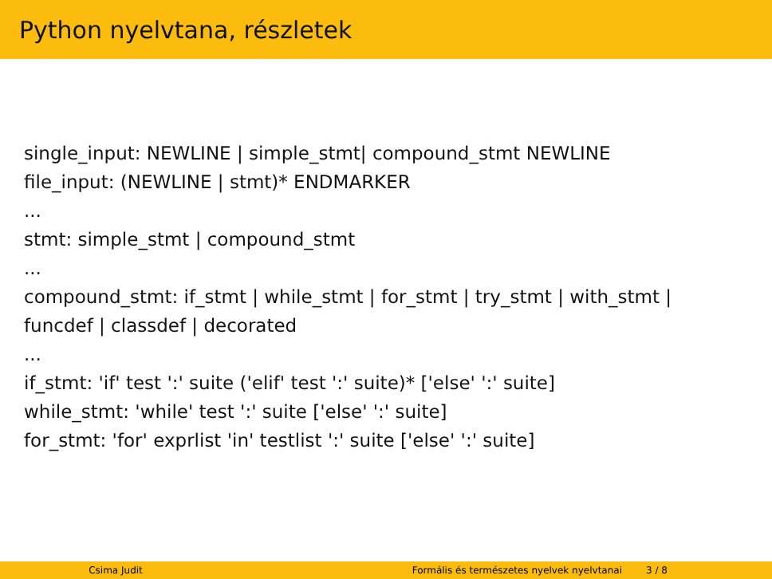Python nyelvtana, részletek
single_input: NEWLINE | simple_stmt| compound_stmt NEWLINE
file_input: (NEWLINE | stmt)* ENDMARKER
...
stmt: simple_stmt | compound_stmt
...
compound_stmt: if_stmt | while_stmt | for_stmt | try_stmt | with_stmt |
funcdef | classdef | decorated
...
if_stmt: 'if' test ':' suite ('elif' test ':' suite)* ['else' ':' suite]
while_stmt: 'while' test ':' suite ['else' ':' suite]
for_stmt: 'for' exprlist 'in' testlist ':' suite ['else' ':' suite]
Csima Judit Formális és természetes nyelvek nyelvtanai 3 / 8